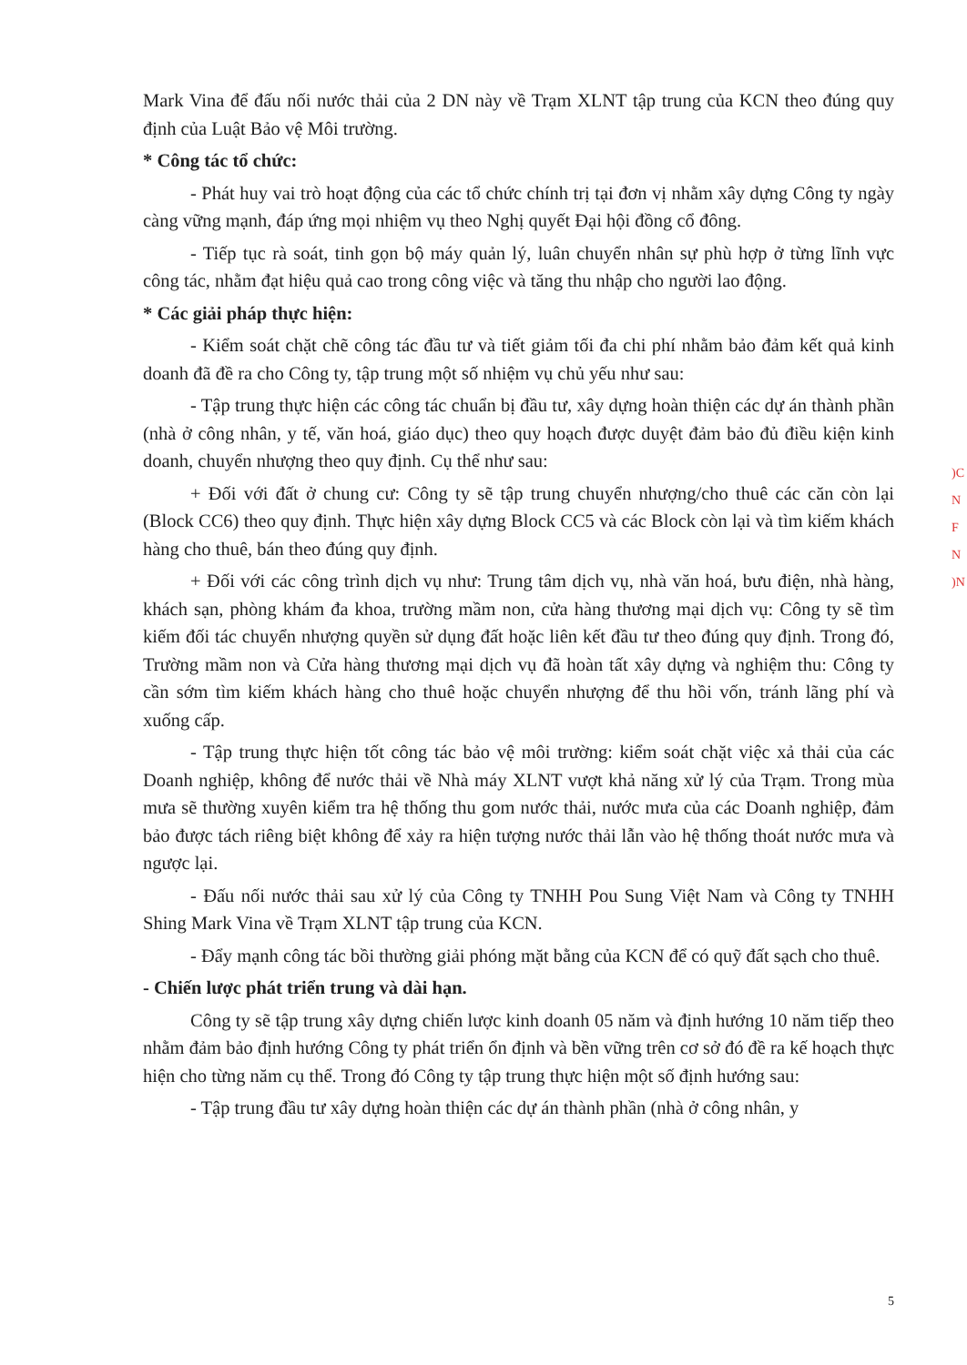Mark Vina để đấu nối nước thải của 2 DN này về Trạm XLNT tập trung của KCN theo đúng quy định của Luật Bảo vệ Môi trường.
* Công tác tổ chức:
- Phát huy vai trò hoạt động của các tổ chức chính trị tại đơn vị nhằm xây dựng Công ty ngày càng vững mạnh, đáp ứng mọi nhiệm vụ theo Nghị quyết Đại hội đồng cổ đông.
- Tiếp tục rà soát, tinh gọn bộ máy quản lý, luân chuyển nhân sự phù hợp ở từng lĩnh vực công tác, nhằm đạt hiệu quả cao trong công việc và tăng thu nhập cho người lao động.
* Các giải pháp thực hiện:
- Kiểm soát chặt chẽ công tác đầu tư và tiết giảm tối đa chi phí nhằm bảo đảm kết quả kinh doanh đã đề ra cho Công ty, tập trung một số nhiệm vụ chủ yếu như sau:
- Tập trung thực hiện các công tác chuẩn bị đầu tư, xây dựng hoàn thiện các dự án thành phần (nhà ở công nhân, y tế, văn hoá, giáo dục) theo quy hoạch được duyệt đảm bảo đủ điều kiện kinh doanh, chuyển nhượng theo quy định. Cụ thể như sau:
+ Đối với đất ở chung cư: Công ty sẽ tập trung chuyển nhượng/cho thuê các căn còn lại (Block CC6) theo quy định. Thực hiện xây dựng Block CC5 và các Block còn lại và tìm kiếm khách hàng cho thuê, bán theo đúng quy định.
+ Đối với các công trình dịch vụ như: Trung tâm dịch vụ, nhà văn hoá, bưu điện, nhà hàng, khách sạn, phòng khám đa khoa, trường mầm non, cửa hàng thương mại dịch vụ: Công ty sẽ tìm kiếm đối tác chuyển nhượng quyền sử dụng đất hoặc liên kết đầu tư theo đúng quy định. Trong đó, Trường mầm non và Cửa hàng thương mại dịch vụ đã hoàn tất xây dựng và nghiệm thu: Công ty cần sớm tìm kiếm khách hàng cho thuê hoặc chuyển nhượng để thu hồi vốn, tránh lãng phí và xuống cấp.
- Tập trung thực hiện tốt công tác bảo vệ môi trường: kiểm soát chặt việc xả thải của các Doanh nghiệp, không để nước thải về Nhà máy XLNT vượt khả năng xử lý của Trạm. Trong mùa mưa sẽ thường xuyên kiểm tra hệ thống thu gom nước thải, nước mưa của các Doanh nghiệp, đảm bảo được tách riêng biệt không để xảy ra hiện tượng nước thải lẫn vào hệ thống thoát nước mưa và ngược lại.
- Đấu nối nước thải sau xử lý của Công ty TNHH Pou Sung Việt Nam và Công ty TNHH Shing Mark Vina về Trạm XLNT tập trung của KCN.
- Đẩy mạnh công tác bồi thường giải phóng mặt bằng của KCN để có quỹ đất sạch cho thuê.
- Chiến lược phát triển trung và dài hạn.
Công ty sẽ tập trung xây dựng chiến lược kinh doanh 05 năm và định hướng 10 năm tiếp theo nhằm đảm bảo định hướng Công ty phát triển ổn định và bền vững trên cơ sở đó đề ra kế hoạch thực hiện cho từng năm cụ thể. Trong đó Công ty tập trung thực hiện một số định hướng sau:
- Tập trung đầu tư xây dựng hoàn thiện các dự án thành phần (nhà ở công nhân, y
)C
N
F
N
)N
5